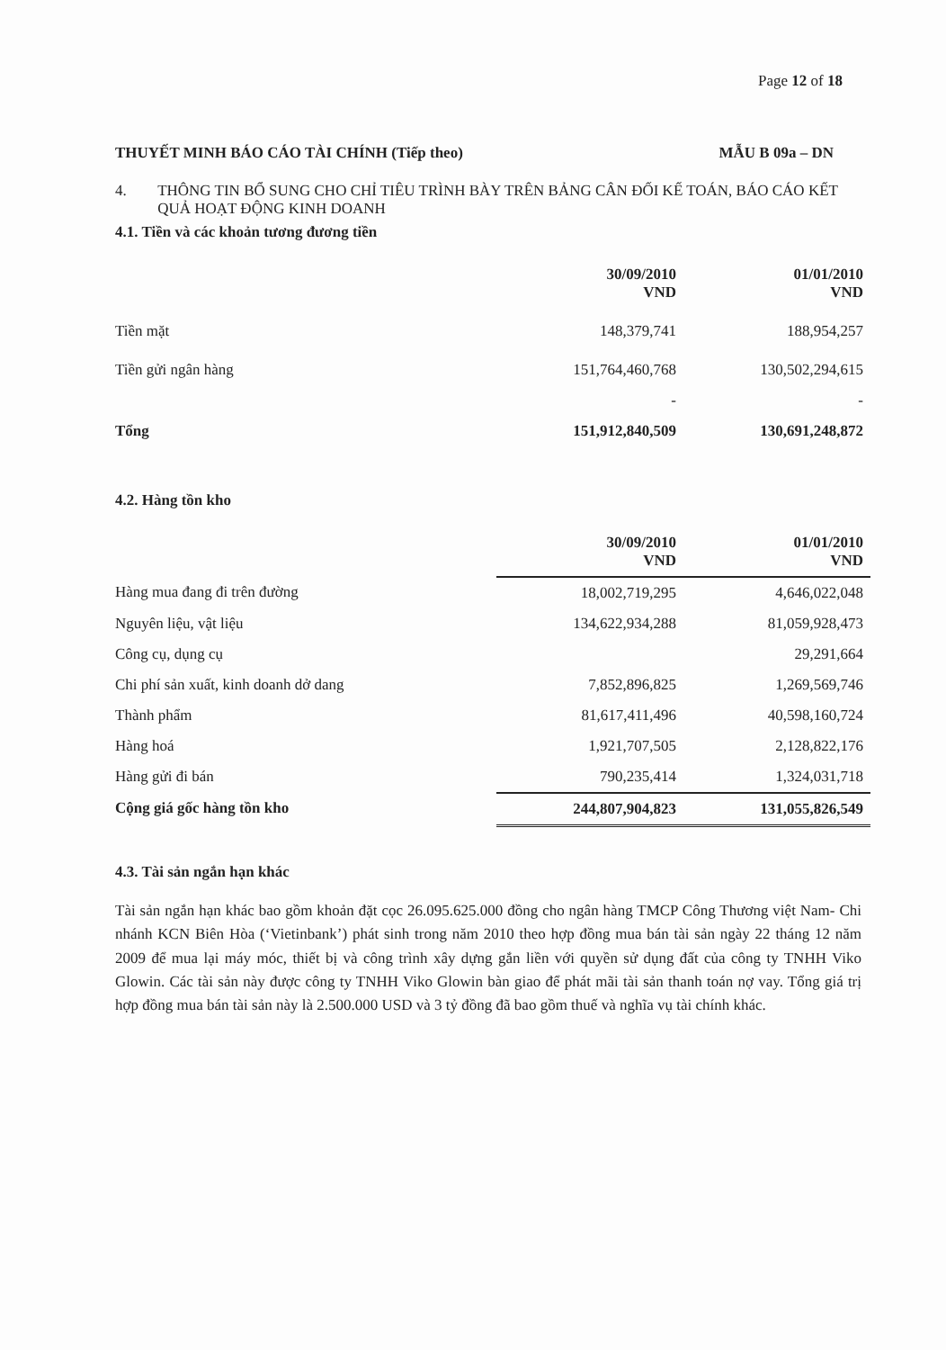Page 12 of 18
THUYẾT MINH BÁO CÁO TÀI CHÍNH (Tiếp theo) MẪU B 09a – DN
4. THÔNG TIN BỔ SUNG CHO CHỈ TIÊU TRÌNH BÀY TRÊN BẢNG CÂN ĐỐI KẾ TOÁN, BÁO CÁO KẾT QUẢ HOẠT ĐỘNG KINH DOANH
4.1. Tiền và các khoản tương đương tiền
| | 30/09/2010 VND | 01/01/2010 VND |
| --- | --- | --- |
| Tiền mặt | 148,379,741 | 188,954,257 |
| Tiền gửi ngân hàng | 151,764,460,768 | 130,502,294,615 |
| | - | - |
| Tổng | 151,912,840,509 | 130,691,248,872 |
4.2. Hàng tồn kho
| | 30/09/2010 VND | 01/01/2010 VND |
| --- | --- | --- |
| Hàng mua đang đi trên đường | 18,002,719,295 | 4,646,022,048 |
| Nguyên liệu, vật liệu | 134,622,934,288 | 81,059,928,473 |
| Công cụ, dụng cụ | | 29,291,664 |
| Chi phí sản xuất, kinh doanh dở dang | 7,852,896,825 | 1,269,569,746 |
| Thành phẩm | 81,617,411,496 | 40,598,160,724 |
| Hàng hoá | 1,921,707,505 | 2,128,822,176 |
| Hàng gửi đi bán | 790,235,414 | 1,324,031,718 |
| Cộng giá gốc hàng tồn kho | 244,807,904,823 | 131,055,826,549 |
4.3. Tài sản ngắn hạn khác
Tài sản ngắn hạn khác bao gồm khoản đặt cọc 26.095.625.000 đồng cho ngân hàng TMCP Công Thương việt Nam- Chi nhánh KCN Biên Hòa (‘Vietinbank’) phát sinh trong năm 2010 theo hợp đồng mua bán tài sản ngày 22 tháng 12 năm 2009 để mua lại máy móc, thiết bị và công trình xây dựng gắn liền với quyền sử dụng đất của công ty TNHH Viko Glowin. Các tài sản này được công ty TNHH Viko Glowin bàn giao để phát mãi tài sản thanh toán nợ vay. Tổng giá trị hợp đồng mua bán tài sản này là 2.500.000 USD và 3 tỷ đồng đã bao gồm thuế và nghĩa vụ tài chính khác.